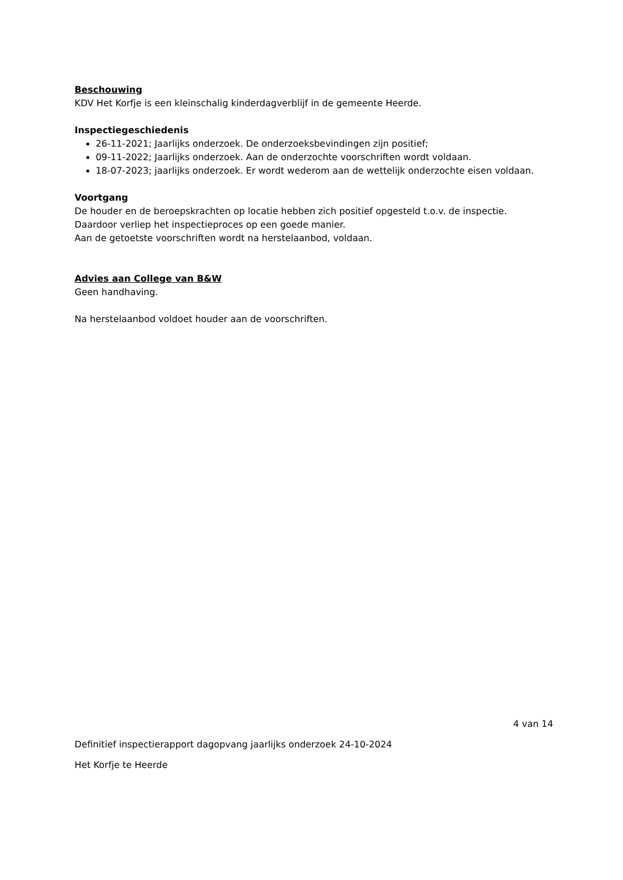Beschouwing
KDV Het Korfje is een kleinschalig kinderdagverblijf in de gemeente Heerde.
Inspectiegeschiedenis
26-11-2021; Jaarlijks onderzoek. De onderzoeksbevindingen zijn positief;
09-11-2022; Jaarlijks onderzoek. Aan de onderzochte voorschriften wordt voldaan.
18-07-2023; jaarlijks onderzoek. Er wordt wederom aan de wettelijk onderzochte eisen voldaan.
Voortgang
De houder en de beroepskrachten op locatie hebben zich positief opgesteld t.o.v. de inspectie.
Daardoor verliep het inspectieproces op een goede manier.
Aan de getoetste voorschriften wordt na herstelaanbod, voldaan.
Advies aan College van B&W
Geen handhaving.
Na herstelaanbod voldoet houder aan de voorschriften.
4 van 14
Definitief inspectierapport dagopvang jaarlijks onderzoek 24-10-2024
Het Korfje te Heerde